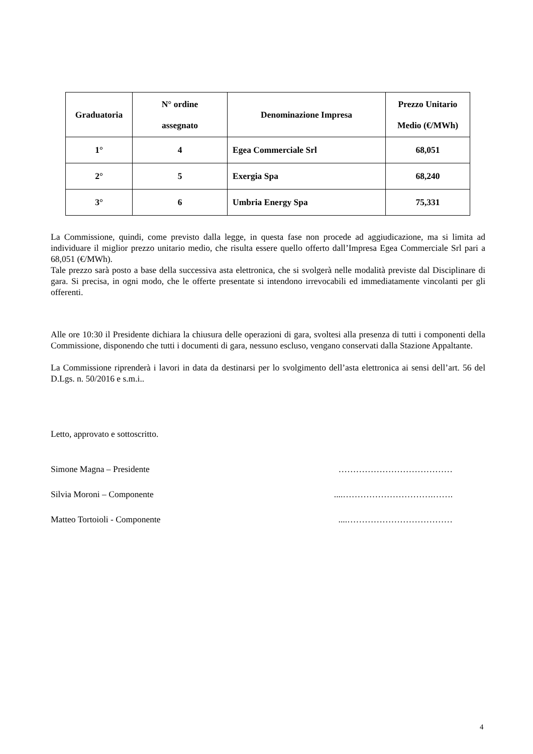| Graduatoria | N° ordine assegnato | Denominazione Impresa | Prezzo Unitario Medio (€/MWh) |
| --- | --- | --- | --- |
| 1° | 4 | Egea Commerciale Srl | 68,051 |
| 2° | 5 | Exergia Spa | 68,240 |
| 3° | 6 | Umbria Energy Spa | 75,331 |
La Commissione, quindi, come previsto dalla legge, in questa fase non procede ad aggiudicazione, ma si limita ad individuare il miglior prezzo unitario medio, che risulta essere quello offerto dall’Impresa Egea Commerciale Srl pari a 68,051 (€/MWh).
Tale prezzo sarà posto a base della successiva asta elettronica, che si svolgerà nelle modalità previste dal Disciplinare di gara. Si precisa, in ogni modo, che le offerte presentate si intendono irrevocabili ed immediatamente vincolanti per gli offerenti.
Alle ore 10:30 il Presidente dichiara la chiusura delle operazioni di gara, svoltesi alla presenza di tutti i componenti della Commissione, disponendo che tutti i documenti di gara, nessuno escluso, vengano conservati dalla Stazione Appaltante.
La Commissione riprenderà i lavori in data da destinarsi per lo svolgimento dell’asta elettronica ai sensi dell’art. 56 del D.Lgs. n. 50/2016 e s.m.i..
Letto, approvato e sottoscritto.
Simone Magna – Presidente …………………………………
Silvia Moroni – Componente....………………………….…….
Matteo Tortoioli - Componente....………………………………
4